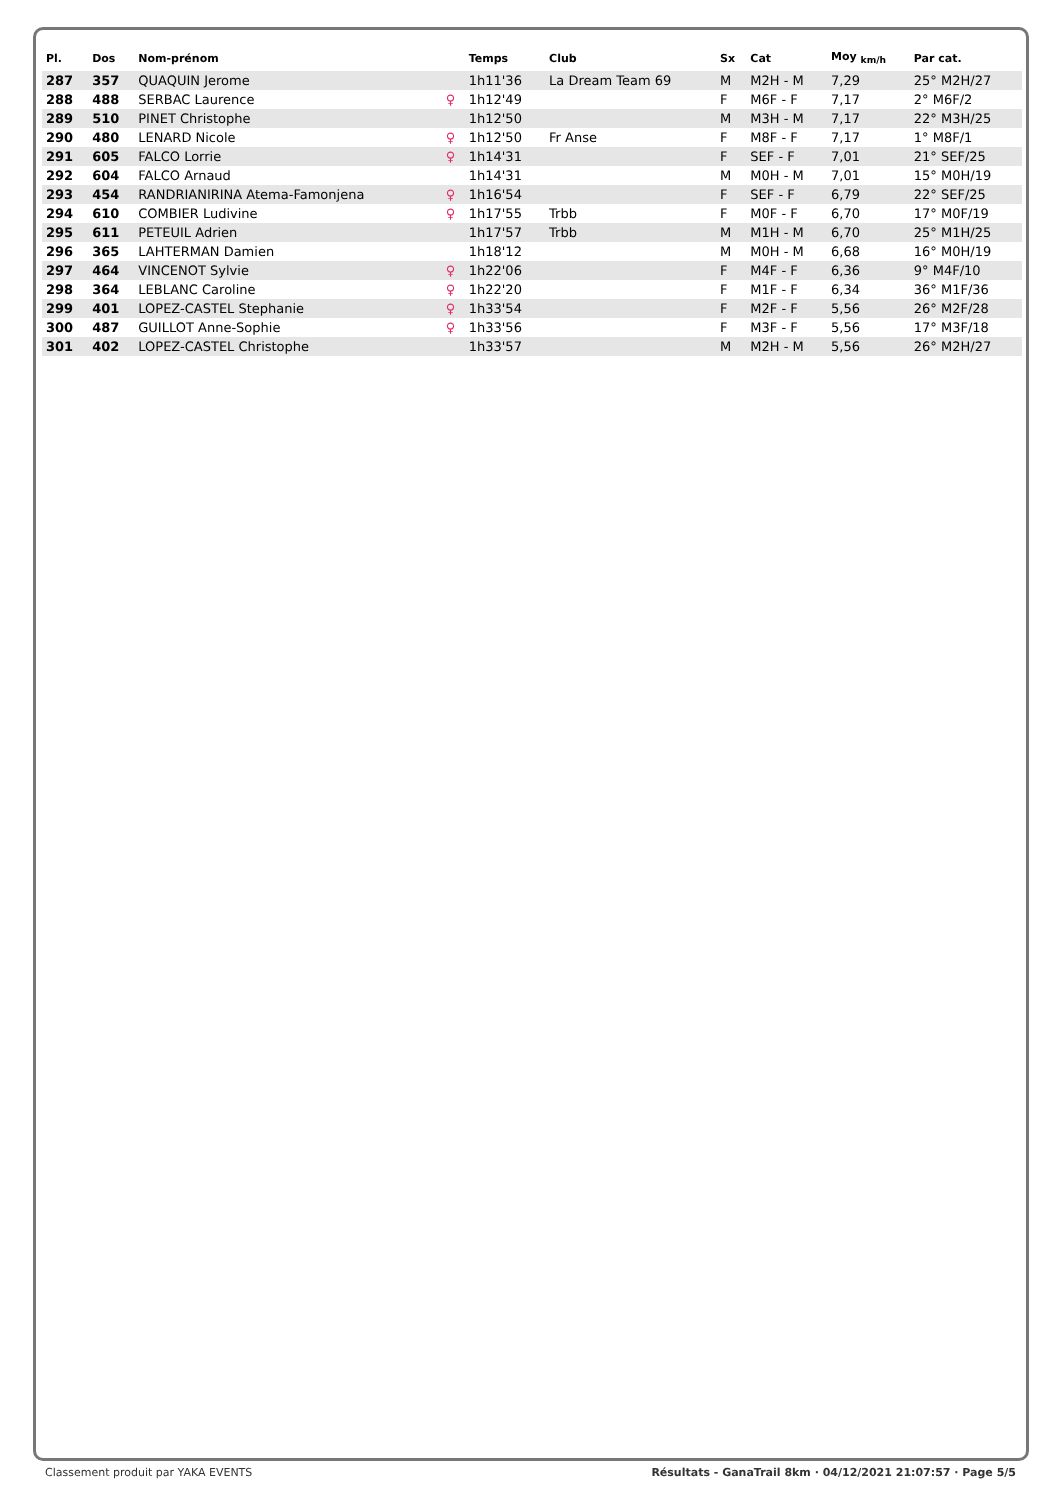| Pl. | Dos | Nom-prénom | | Temps | Club | Sx | Cat | Moy <sub>km/h</sub> | Par cat. |
| --- | --- | --- | --- | --- | --- | --- | --- | --- | --- |
| 287 | 357 | QUAQUIN Jerome | | 1h11'36 | La Dream Team 69 | M | M2H - M | 7,29 | 25° M2H/27 |
| 288 | 488 | SERBAC Laurence | ♀ | 1h12'49 | | F | M6F - F | 7,17 | 2° M6F/2 |
| 289 | 510 | PINET Christophe | | 1h12'50 | | M | M3H - M | 7,17 | 22° M3H/25 |
| 290 | 480 | LENARD Nicole | ♀ | 1h12'50 | Fr Anse | F | M8F - F | 7,17 | 1° M8F/1 |
| 291 | 605 | FALCO Lorrie | ♀ | 1h14'31 | | F | SEF - F | 7,01 | 21° SEF/25 |
| 292 | 604 | FALCO Arnaud | | 1h14'31 | | M | M0H - M | 7,01 | 15° M0H/19 |
| 293 | 454 | RANDRIANIRINA Atema-Famonjena | ♀ | 1h16'54 | | F | SEF - F | 6,79 | 22° SEF/25 |
| 294 | 610 | COMBIER Ludivine | ♀ | 1h17'55 | Trbb | F | M0F - F | 6,70 | 17° M0F/19 |
| 295 | 611 | PETEUIL Adrien | | 1h17'57 | Trbb | M | M1H - M | 6,70 | 25° M1H/25 |
| 296 | 365 | LAHTERMAN Damien | | 1h18'12 | | M | M0H - M | 6,68 | 16° M0H/19 |
| 297 | 464 | VINCENOT Sylvie | ♀ | 1h22'06 | | F | M4F - F | 6,36 | 9° M4F/10 |
| 298 | 364 | LEBLANC Caroline | ♀ | 1h22'20 | | F | M1F - F | 6,34 | 36° M1F/36 |
| 299 | 401 | LOPEZ-CASTEL Stephanie | ♀ | 1h33'54 | | F | M2F - F | 5,56 | 26° M2F/28 |
| 300 | 487 | GUILLOT Anne-Sophie | ♀ | 1h33'56 | | F | M3F - F | 5,56 | 17° M3F/18 |
| 301 | 402 | LOPEZ-CASTEL Christophe | | 1h33'57 | | M | M2H - M | 5,56 | 26° M2H/27 |
Classement produit par YAKA EVENTS Résultats - GanaTrail 8km · 04/12/2021 21:07:57 · Page 5/5